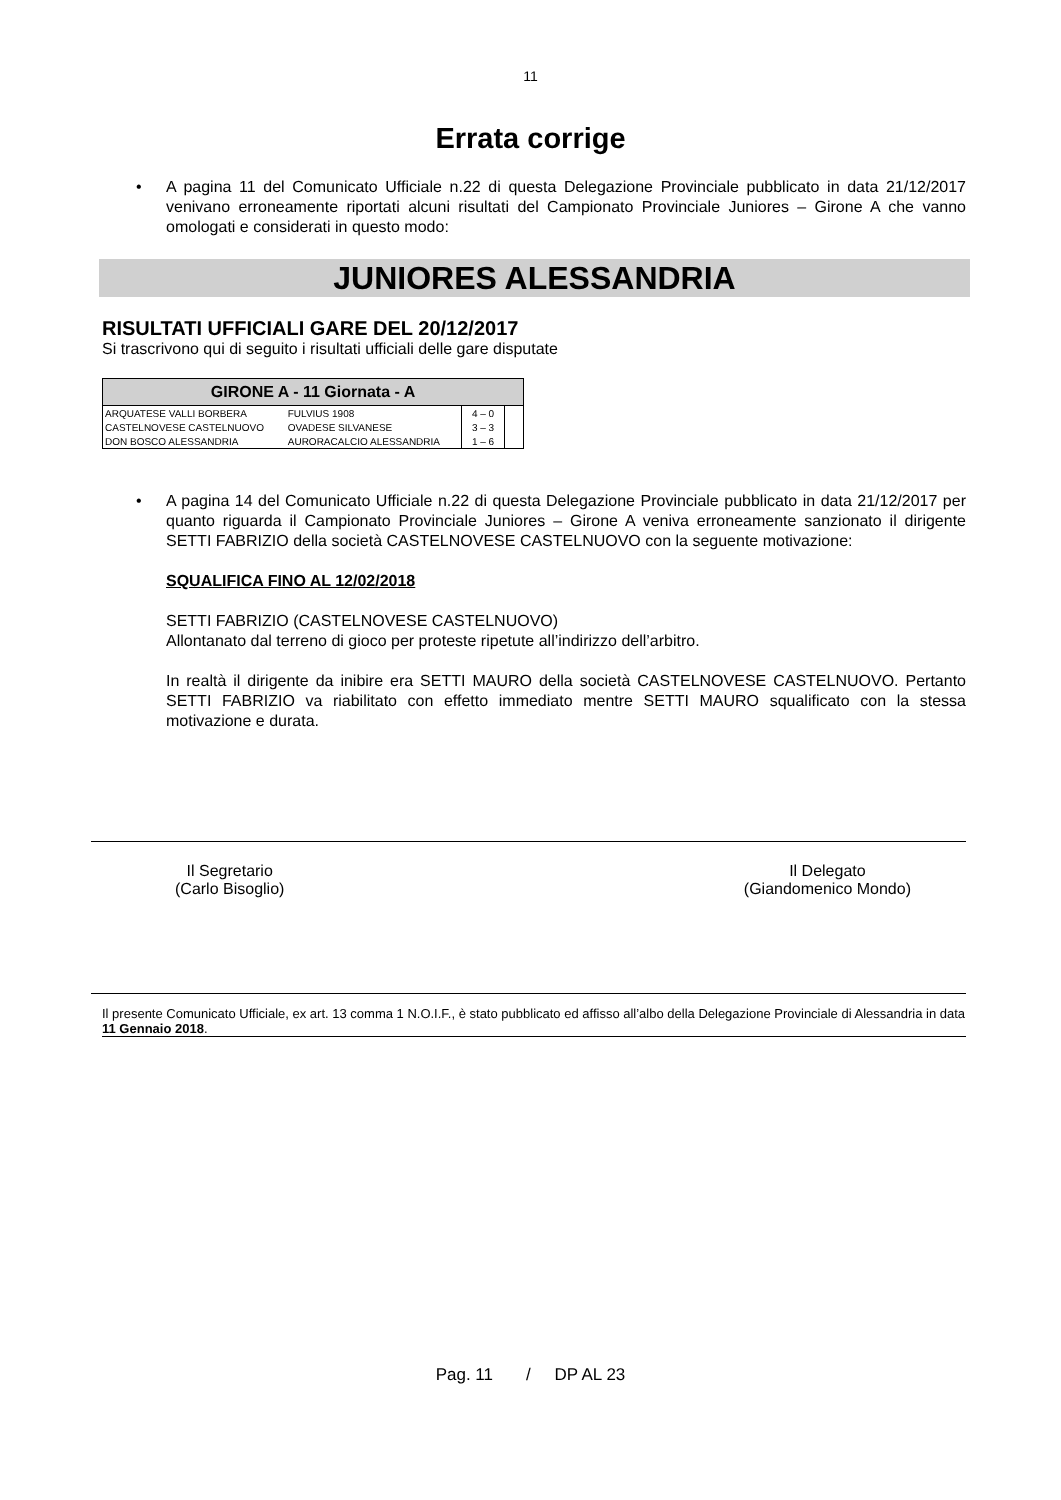11
Errata corrige
• A pagina 11 del Comunicato Ufficiale n.22 di questa Delegazione Provinciale pubblicato in data 21/12/2017 venivano erroneamente riportati alcuni risultati del Campionato Provinciale Juniores – Girone A che vanno omologati e considerati in questo modo:
JUNIORES ALESSANDRIA
RISULTATI UFFICIALI GARE DEL 20/12/2017
Si trascrivono qui di seguito i risultati ufficiali delle gare disputate
| GIRONE A - 11 Giornata - A | | | |
| --- | --- | --- | --- |
| ARQUATESE VALLI BORBERA | FULVIUS 1908 | 4 – 0 | |
| CASTELNOVESE CASTELNUOVO | OVADESE SILVANESE | 3 – 3 | |
| DON BOSCO ALESSANDRIA | AURORACALCIO ALESSANDRIA | 1 – 6 | |
• A pagina 14 del Comunicato Ufficiale n.22 di questa Delegazione Provinciale pubblicato in data 21/12/2017 per quanto riguarda il Campionato Provinciale Juniores – Girone A veniva erroneamente sanzionato il dirigente SETTI FABRIZIO della società CASTELNOVESE CASTELNUOVO con la seguente motivazione:
SQUALIFICA FINO AL 12/02/2018
SETTI FABRIZIO (CASTELNOVESE CASTELNUOVO)
Allontanato dal terreno di gioco per proteste ripetute all’indirizzo dell’arbitro.
In realtà il dirigente da inibire era SETTI MAURO della società CASTELNOVESE CASTELNUOVO. Pertanto SETTI FABRIZIO va riabilitato con effetto immediato mentre SETTI MAURO squalificato con la stessa motivazione e durata.
Il Segretario
(Carlo Bisoglio)
Il Delegato
(Giandomenico Mondo)
Il presente Comunicato Ufficiale, ex art. 13 comma 1 N.O.I.F., è stato pubblicato ed affisso all’albo della Delegazione Provinciale di Alessandria in data 11 Gennaio 2018.
Pag. 11 / DP AL 23